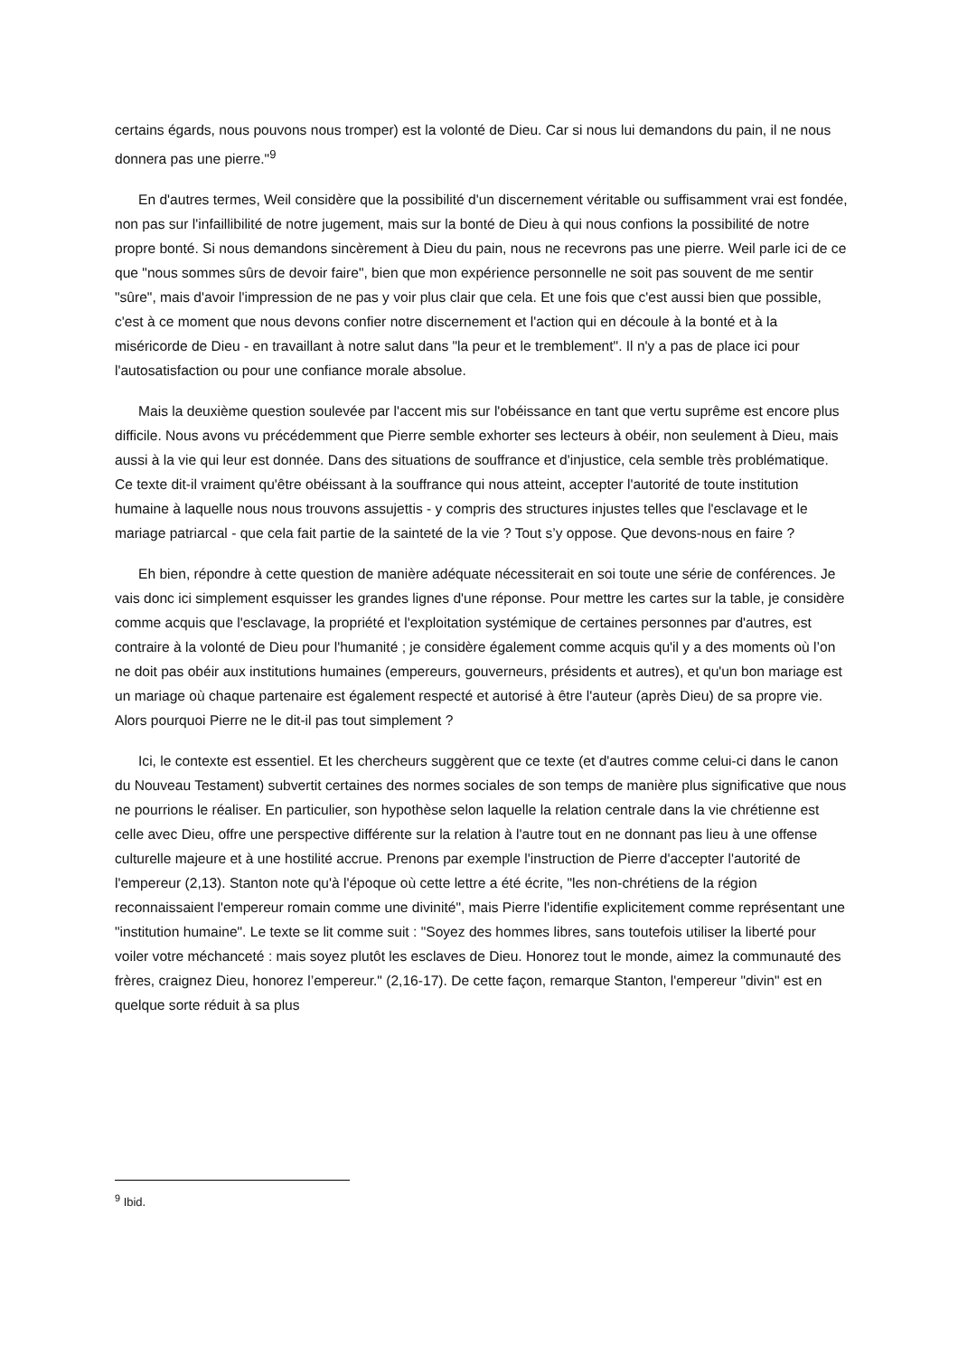certains égards, nous pouvons nous tromper) est la volonté de Dieu. Car si nous lui demandons du pain, il ne nous donnera pas une pierre."<sup>9</sup>
En d'autres termes, Weil considère que la possibilité d'un discernement véritable ou suffisamment vrai est fondée, non pas sur l'infaillibilité de notre jugement, mais sur la bonté de Dieu à qui nous confions la possibilité de notre propre bonté. Si nous demandons sincèrement à Dieu du pain, nous ne recevrons pas une pierre. Weil parle ici de ce que "nous sommes sûrs de devoir faire", bien que mon expérience personnelle ne soit pas souvent de me sentir "sûre", mais d'avoir l'impression de ne pas y voir plus clair que cela. Et une fois que c'est aussi bien que possible, c'est à ce moment que nous devons confier notre discernement et l'action qui en découle à la bonté et à la miséricorde de Dieu - en travaillant à notre salut dans "la peur et le tremblement". Il n'y a pas de place ici pour l'autosatisfaction ou pour une confiance morale absolue.
Mais la deuxième question soulevée par l'accent mis sur l'obéissance en tant que vertu suprême est encore plus difficile. Nous avons vu précédemment que Pierre semble exhorter ses lecteurs à obéir, non seulement à Dieu, mais aussi à la vie qui leur est donnée. Dans des situations de souffrance et d'injustice, cela semble très problématique. Ce texte dit-il vraiment qu'être obéissant à la souffrance qui nous atteint, accepter l'autorité de toute institution humaine à laquelle nous nous trouvons assujettis - y compris des structures injustes telles que l'esclavage et le mariage patriarcal - que cela fait partie de la sainteté de la vie ? Tout s’y oppose. Que devons-nous en faire ?
Eh bien, répondre à cette question de manière adéquate nécessiterait en soi toute une série de conférences. Je vais donc ici simplement esquisser les grandes lignes d'une réponse. Pour mettre les cartes sur la table, je considère comme acquis que l'esclavage, la propriété et l'exploitation systémique de certaines personnes par d'autres, est contraire à la volonté de Dieu pour l'humanité ; je considère également comme acquis qu'il y a des moments où l’on ne doit pas obéir aux institutions humaines (empereurs, gouverneurs, présidents et autres), et qu'un bon mariage est un mariage où chaque partenaire est également respecté et autorisé à être l'auteur (après Dieu) de sa propre vie. Alors pourquoi Pierre ne le dit-il pas tout simplement ?
Ici, le contexte est essentiel. Et les chercheurs suggèrent que ce texte (et d'autres comme celui-ci dans le canon du Nouveau Testament) subvertit certaines des normes sociales de son temps de manière plus significative que nous ne pourrions le réaliser. En particulier, son hypothèse selon laquelle la relation centrale dans la vie chrétienne est celle avec Dieu, offre une perspective différente sur la relation à l'autre tout en ne donnant pas lieu à une offense culturelle majeure et à une hostilité accrue. Prenons par exemple l'instruction de Pierre d'accepter l'autorité de l'empereur (2,13). Stanton note qu'à l'époque où cette lettre a été écrite, "les non-chrétiens de la région reconnaissaient l'empereur romain comme une divinité", mais Pierre l'identifie explicitement comme représentant une "institution humaine". Le texte se lit comme suit : "Soyez des hommes libres, sans toutefois utiliser la liberté pour voiler votre méchanceté : mais soyez plutôt les esclaves de Dieu. Honorez tout le monde, aimez la communauté des frères, craignez Dieu, honorez l’empereur." (2,16-17). De cette façon, remarque Stanton, l'empereur "divin" est en quelque sorte réduit à sa plus
<sup>9</sup> Ibid.